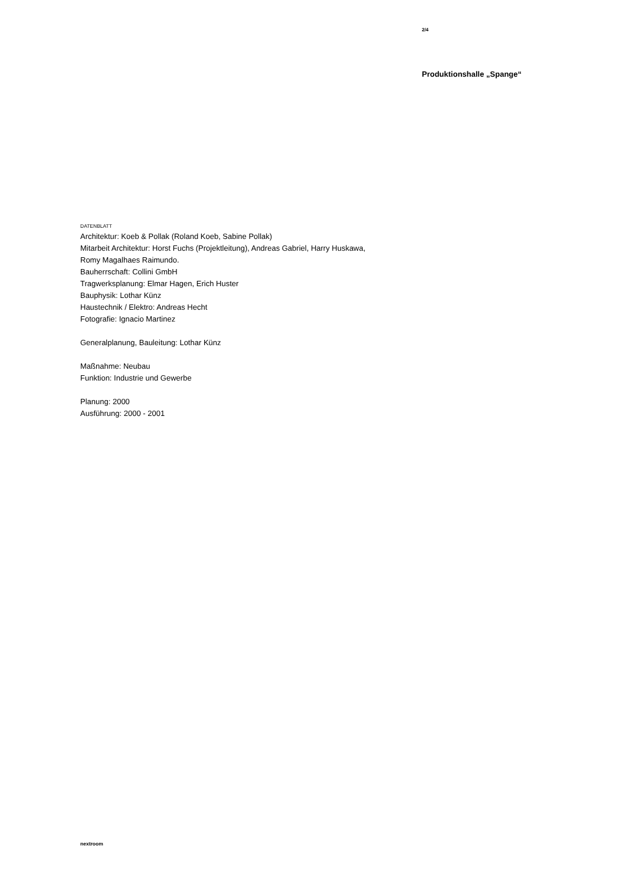2/4
Produktionshalle „Spange“
DATENBLATT
Architektur: Koeb & Pollak (Roland Koeb, Sabine Pollak)
Mitarbeit Architektur: Horst Fuchs (Projektleitung), Andreas Gabriel, Harry Huskawa,
Romy Magalhaes Raimundo.
Bauherrschaft: Collini GmbH
Tragwerksplanung: Elmar Hagen, Erich Huster
Bauphysik: Lothar Künz
Haustechnik / Elektro: Andreas Hecht
Fotografie: Ignacio Martinez
Generalplanung, Bauleitung: Lothar Künz
Maßnahme: Neubau
Funktion: Industrie und Gewerbe
Planung: 2000
Ausführung: 2000 - 2001
nextroom